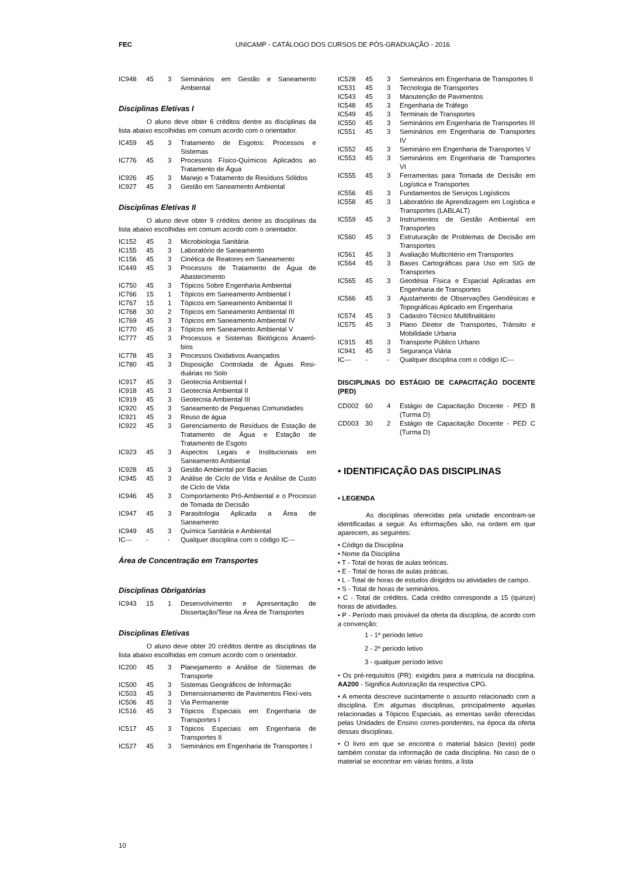FEC UNICAMP - CATÁLOGO DOS CURSOS DE PÓS-GRADUAÇÃO - 2016
| IC948 | 45 | 3 | Seminários em Gestão e Saneamento Ambiental |
Disciplinas Eletivas I
O aluno deve obter 6 créditos dentre as disciplinas da lista abaixo escolhidas em comum acordo com o orientador.
| IC459 | 45 | 3 | Tratamento de Esgotos: Processos e Sistemas |
| IC776 | 45 | 3 | Processos Físico-Químicos Aplicados ao Tratamento de Água |
| IC926 | 45 | 3 | Manejo e Tratamento de Resíduos Sólidos |
| IC927 | 45 | 3 | Gestão em Saneamento Ambiental |
Disciplinas Eletivas II
O aluno deve obter 9 créditos dentre as disciplinas da lista abaixo escolhidas em comum acordo com o orientador.
| IC152 | 45 | 3 | Microbiologia Sanitária |
| IC155 | 45 | 3 | Laboratório de Saneamento |
| IC156 | 45 | 3 | Cinética de Reatores em Saneamento |
| IC449 | 45 | 3 | Processos de Tratamento de Água de Abastecimento |
| IC750 | 45 | 3 | Tópicos Sobre Engenharia Ambiental |
| IC766 | 15 | 1 | Tópicos em Saneamento Ambiental I |
| IC767 | 15 | 1 | Tópicos em Saneamento Ambiental II |
| IC768 | 30 | 2 | Tópicos em Saneamento Ambiental III |
| IC769 | 45 | 3 | Tópicos em Saneamento Ambiental IV |
| IC770 | 45 | 3 | Tópicos em Saneamento Ambiental V |
| IC777 | 45 | 3 | Processos e Sistemas Biológicos Anaeró-bios |
| IC778 | 45 | 3 | Processos Oxidativos Avançados |
| IC780 | 45 | 3 | Disposição Controlada de Águas Resi-duárias no Solo |
| IC917 | 45 | 3 | Geotecnia Ambiental I |
| IC918 | 45 | 3 | Geotecnia Ambiental II |
| IC919 | 45 | 3 | Geotecnia Ambiental III |
| IC920 | 45 | 3 | Saneamento de Pequenas Comunidades |
| IC921 | 45 | 3 | Reuso de água |
| IC922 | 45 | 3 | Gerenciamento de Resíduos de Estação de Tratamento de Água e Estação de Tratamento de Esgoto |
| IC923 | 45 | 3 | Aspectos Legais e Institucionais em Saneamento Ambiental |
| IC928 | 45 | 3 | Gestão Ambiental por Bacias |
| IC945 | 45 | 3 | Análise de Ciclo de Vida e Análise de Custo de Ciclo de Vida |
| IC946 | 45 | 3 | Comportamento Pró-Ambiental e o Processo de Tomada de Decisão |
| IC947 | 45 | 3 | Parasitologia Aplicada a Área de Saneamento |
| IC949 | 45 | 3 | Química Sanitária e Ambiental |
| IC--- | - | - | Qualquer disciplina com o código IC--- |
Área de Concentração em Transportes
Disciplinas Obrigatórias
| IC943 | 15 | 1 | Desenvolvimento e Apresentação de Dissertação/Tese na Área de Transportes |
Disciplinas Eletivas
O aluno deve obter 20 créditos dentre as disciplinas da lista abaixo escolhidas em comum acordo com o orientador.
| IC200 | 45 | 3 | Planejamento e Análise de Sistemas de Transporte |
| IC500 | 45 | 3 | Sistemas Geográficos de Informação |
| IC503 | 45 | 3 | Dimensionamento de Pavimentos Flexí-veis |
| IC506 | 45 | 3 | Via Permanente |
| IC516 | 45 | 3 | Tópicos Especiais em Engenharia de Transportes I |
| IC517 | 45 | 3 | Tópicos Especiais em Engenharia de Transportes II |
| IC527 | 45 | 3 | Seminários em Engenharia de Transportes I |
| IC528 | 45 | 3 | Seminários em Engenharia de Transportes II |
| IC531 | 45 | 3 | Tecnologia de Transportes |
| IC543 | 45 | 3 | Manutenção de Pavimentos |
| IC548 | 45 | 3 | Engenharia de Tráfego |
| IC549 | 45 | 3 | Terminais de Transportes |
| IC550 | 45 | 3 | Seminários em Engenharia de Transportes III |
| IC551 | 45 | 3 | Seminários em Engenharia de Transportes IV |
| IC552 | 45 | 3 | Seminário em Engenharia de Transportes V |
| IC553 | 45 | 3 | Seminários em Engenharia de Transportes VI |
| IC555 | 45 | 3 | Ferramentas para Tomada de Decisão em Logística e Transportes |
| IC556 | 45 | 3 | Fundamentos de Serviços Logísticos |
| IC558 | 45 | 3 | Laboratório de Aprendizagem em Logística e Transportes (LABLALT) |
| IC559 | 45 | 3 | Instrumentos de Gestão Ambiental em Transportes |
| IC560 | 45 | 3 | Estruturação de Problemas de Decisão em Transportes |
| IC561 | 45 | 3 | Avaliação Multicritério em Transportes |
| IC564 | 45 | 3 | Bases Cartográficas para Uso em SIG de Transportes |
| IC565 | 45 | 3 | Geodésia Física e Espacial Aplicadas em Engenharia de Transportes |
| IC566 | 45 | 3 | Ajustamento de Observações Geodésicas e Topográficas Aplicado em Engenharia |
| IC574 | 45 | 3 | Cadastro Técnico Multifinalitário |
| IC575 | 45 | 3 | Plano Diretor de Transportes, Trânsito e Mobilidade Urbana |
| IC915 | 45 | 3 | Transporte Público Urbano |
| IC941 | 45 | 3 | Segurança Viária |
| IC--- | - | - | Qualquer disciplina com o código IC--- |
DISCIPLINAS DO ESTÁGIO DE CAPACITAÇÃO DOCENTE (PED)
| CD002 | 60 | 4 | Estágio de Capacitação Docente - PED B (Turma D) |
| CD003 | 30 | 2 | Estágio de Capacitação Docente - PED C (Turma D) |
• IDENTIFICAÇÃO DAS DISCIPLINAS
• LEGENDA
As disciplinas oferecidas pela unidade encontram-se identificadas a seguir. As informações são, na ordem em que aparecem, as seguintes:
• Código da Disciplina
• Nome da Disciplina
• T - Total de horas de aulas teóricas.
• E - Total de horas de aulas práticas.
• L - Total de horas de estudos dirigidos ou atividades de campo.
• S - Total de horas de seminários.
• C - Total de créditos. Cada crédito corresponde a 15 (quinze) horas de atividades.
• P - Período mais provável da oferta da disciplina, de acordo com a convenção:
1 - 1º período letivo
2 - 2º período letivo
3 - qualquer período letivo
• Os pré-requisitos (PR): exigidos para a matrícula na disciplina. AA200 - Significa Autorização da respectiva CPG.
• A ementa descreve sucintamente o assunto relacionado com a disciplina. Em algumas disciplinas, principalmente aquelas relacionadas a Tópicos Especiais, as ementas serão oferecidas pelas Unidades de Ensino corres-pondentes, na época da oferta dessas disciplinas.
• O livro em que se encontra o material básico (texto) pode também constar da informação de cada disciplina. No caso de o material se encontrar em várias fontes, a lista
10